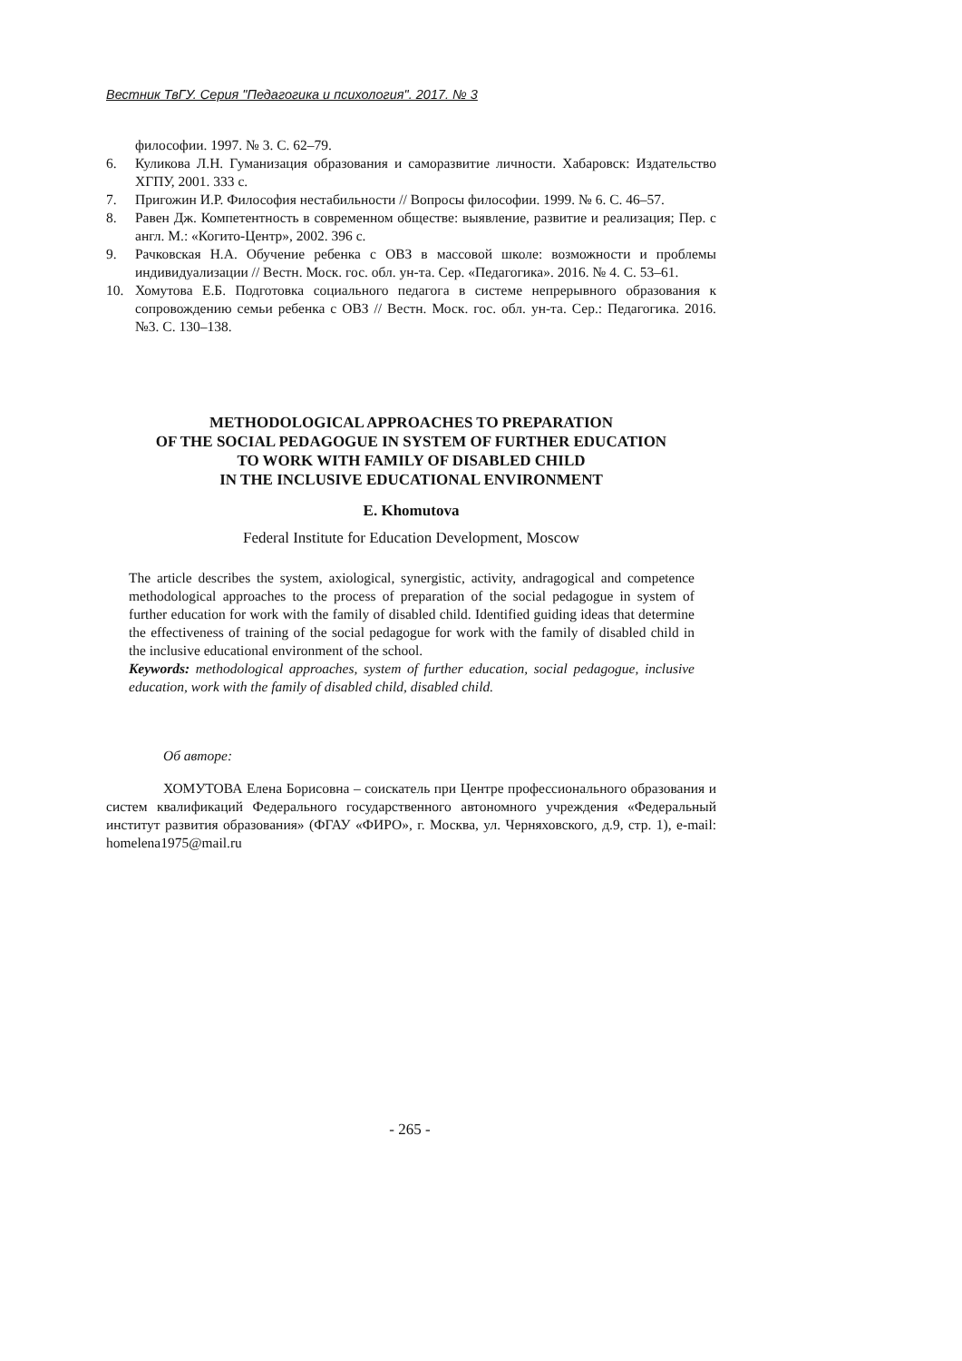Вестник ТвГУ. Серия "Педагогика и психология". 2017. № 3
философии. 1997. № 3. С. 62–79.
6. Куликова Л.Н. Гуманизация образования и саморазвитие личности. Хабаровск: Издательство ХГПУ, 2001. 333 с.
7. Пригожин И.Р. Философия нестабильности // Вопросы философии. 1999. № 6. С. 46–57.
8. Равен Дж. Компетентность в современном обществе: выявление, развитие и реализация; Пер. с англ. М.: «Когито-Центр», 2002. 396 с.
9. Рачковская Н.А. Обучение ребенка с ОВЗ в массовой школе: возможности и проблемы индивидуализации // Вестн. Моск. гос. обл. ун-та. Сер. «Педагогика». 2016. № 4. С. 53–61.
10. Хомутова Е.Б. Подготовка социального педагога в системе непрерывного образования к сопровождению семьи ребенка с ОВЗ // Вестн. Моск. гос. обл. ун-та. Сер.: Педагогика. 2016. №3. С. 130–138.
METHODOLOGICAL APPROACHES TO PREPARATION
OF THE SOCIAL PEDAGOGUE IN SYSTEM OF FURTHER EDUCATION
TO WORK WITH FAMILY OF DISABLED CHILD
IN THE INCLUSIVE EDUCATIONAL ENVIRONMENT
E. Khomutova
Federal Institute for Education Development, Moscow
The article describes the system, axiological, synergistic, activity, andragogical and competence methodological approaches to the process of preparation of the social pedagogue in system of further education for work with the family of disabled child. Identified guiding ideas that determine the effectiveness of training of the social pedagogue for work with the family of disabled child in the inclusive educational environment of the school.
Keywords: methodological approaches, system of further education, social pedagogue, inclusive education, work with the family of disabled child, disabled child.
Об авторе:
ХОМУТОВА Елена Борисовна – соискатель при Центре профессионального образования и систем квалификаций Федерального государственного автономного учреждения «Федеральный институт развития образования» (ФГАУ «ФИРО», г. Москва, ул. Черняховского, д.9, стр. 1), e-mail: homelena1975@mail.ru
- 265 -